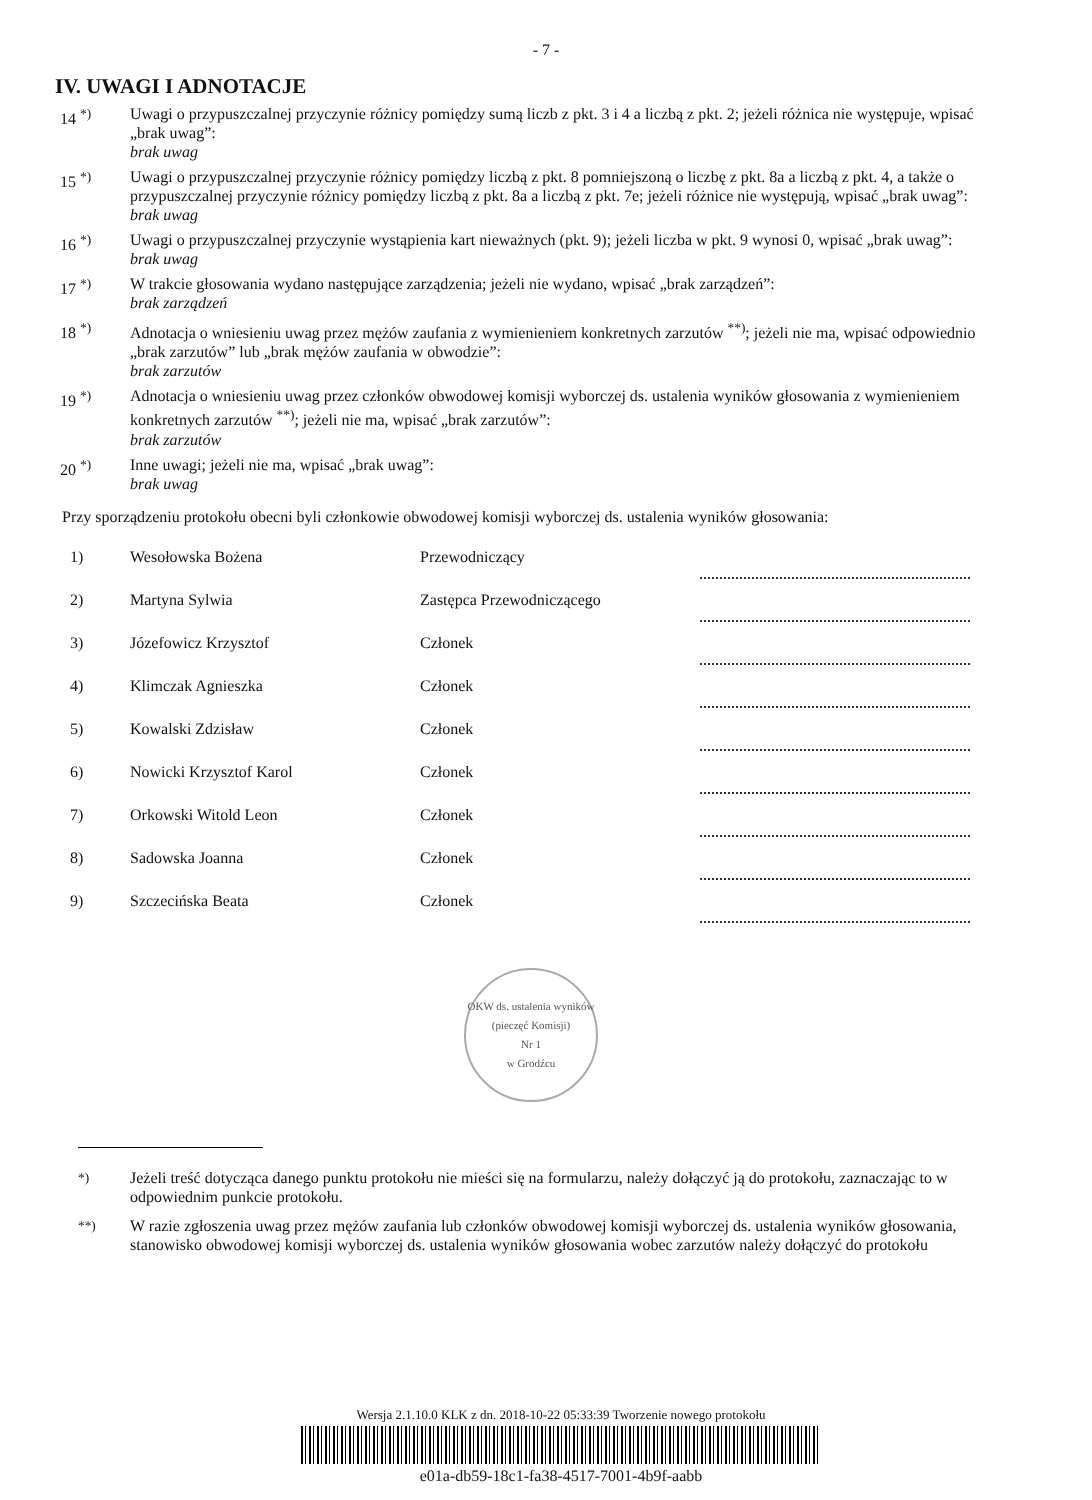- 7 -
IV. UWAGI I ADNOTACJE
14 <sup>*)</sup> Uwagi o przypuszczalnej przyczynie różnicy pomiędzy sumą liczb z pkt. 3 i 4 a liczbą z pkt. 2; jeżeli różnica nie występuje, wpisać „brak uwag”:
brak uwag
15 <sup>*)</sup> Uwagi o przypuszczalnej przyczynie różnicy pomiędzy liczbą z pkt. 8 pomniejszoną o liczbę z pkt. 8a a liczbą z pkt. 4, a także o przypuszczalnej przyczynie różnicy pomiędzy liczbą z pkt. 8a a liczbą z pkt. 7e; jeżeli różnice nie występują, wpisać „brak uwag”:
brak uwag
16 <sup>*)</sup> Uwagi o przypuszczalnej przyczynie wystąpienia kart nieważnych (pkt. 9); jeżeli liczba w pkt. 9 wynosi 0, wpisać „brak uwag”:
brak uwag
17 <sup>*)</sup> W trakcie głosowania wydano następujące zarządzenia; jeżeli nie wydano, wpisać „brak zarządzeń”:
brak zarządzeń
18 <sup>*)</sup> Adnotacja o wniesieniu uwag przez mężów zaufania z wymienieniem konkretnych zarzutów <sup>**)</sup>; jeżeli nie ma, wpisać odpowiednio „brak zarzutów” lub „brak mężów zaufania w obwodzie”:
brak zarzutów
19 <sup>*)</sup> Adnotacja o wniesieniu uwag przez członków obwodowej komisji wyborczej ds. ustalenia wyników głosowania z wymienieniem konkretnych zarzutów <sup>**)</sup>; jeżeli nie ma, wpisać „brak zarzutów”:
brak zarzutów
20 <sup>*)</sup> Inne uwagi; jeżeli nie ma, wpisać „brak uwag”:
brak uwag
Przy sporządzeniu protokołu obecni byli członkowie obwodowej komisji wyborczej ds. ustalenia wyników głosowania:
| 1) | Wesołowska Bożena | Przewodniczący | |
| 2) | Martyna Sylwia | Zastępca Przewodniczącego | |
| 3) | Józefowicz Krzysztof | Członek | |
| 4) | Klimczak Agnieszka | Członek | |
| 5) | Kowalski Zdzisław | Członek | |
| 6) | Nowicki Krzysztof Karol | Członek | |
| 7) | Orkowski Witold Leon | Członek | |
| 8) | Sadowska Joanna | Członek | |
| 9) | Szczecińska Beata | Członek | |
OKW ds. ustalenia wyników
(pieczęć Komisji)
Nr 1
w Grodźcu
<sup>*)</sup> Jeżeli treść dotycząca danego punktu protokołu nie mieści się na formularzu, należy dołączyć ją do protokołu, zaznaczając to w odpowiednim punkcie protokołu.
<sup>**)</sup> W razie zgłoszenia uwag przez mężów zaufania lub członków obwodowej komisji wyborczej ds. ustalenia wyników głosowania, stanowisko obwodowej komisji wyborczej ds. ustalenia wyników głosowania wobec zarzutów należy dołączyć do protokołu
Wersja 2.1.10.0 KLK z dn. 2018-10-22 05:33:39 Tworzenie nowego protokołu
e01a-db59-18c1-fa38-4517-7001-4b9f-aabb